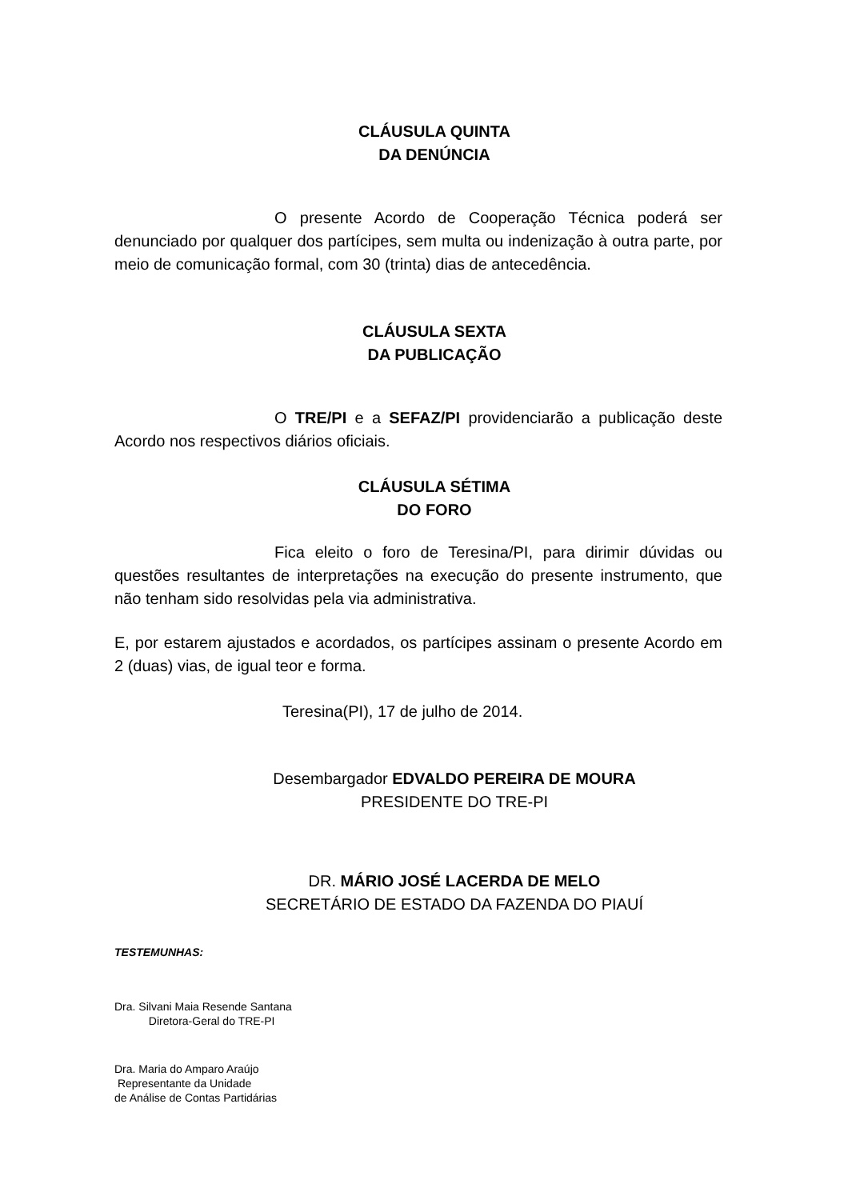CLÁUSULA QUINTA
DA DENÚNCIA
O presente Acordo de Cooperação Técnica poderá ser denunciado por qualquer dos partícipes, sem multa ou indenização à outra parte, por meio de comunicação formal, com 30 (trinta) dias de antecedência.
CLÁUSULA SEXTA
DA PUBLICAÇÃO
O TRE/PI e a SEFAZ/PI providenciarão a publicação deste Acordo nos respectivos diários oficiais.
CLÁUSULA SÉTIMA
DO FORO
Fica eleito o foro de Teresina/PI, para dirimir dúvidas ou questões resultantes de interpretações na execução do presente instrumento, que não tenham sido resolvidas pela via administrativa.
E, por estarem ajustados e acordados, os partícipes assinam o presente Acordo em 2 (duas) vias, de igual teor e forma.
Teresina(PI), 17 de julho de 2014.
Desembargador EDVALDO PEREIRA DE MOURA
PRESIDENTE DO TRE-PI
DR. MÁRIO JOSÉ LACERDA DE MELO
SECRETÁRIO DE ESTADO DA FAZENDA DO PIAUÍ
TESTEMUNHAS:
Dra. Silvani Maia Resende Santana
Diretora-Geral do TRE-PI
Dra. Maria do Amparo Araújo
Representante da Unidade
de Análise de Contas Partidárias